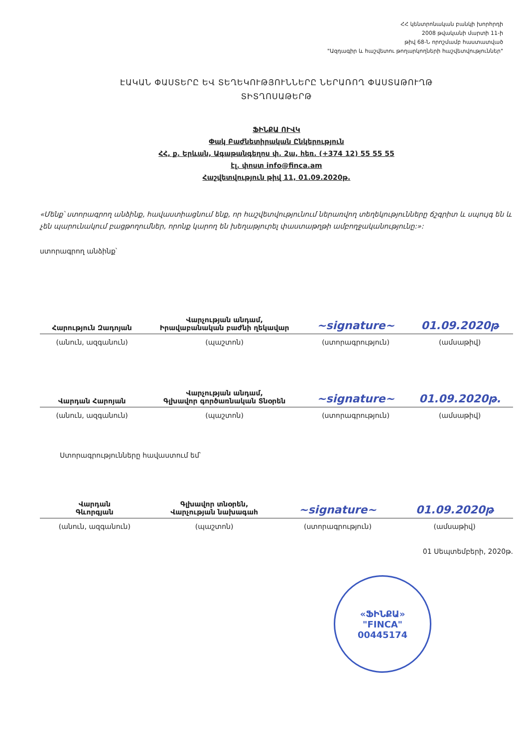ՀՀ կենտրոնական բանկի խորհրդի
2008 թվականի մարտի 11-ի
թիվ 68-Ն որոշմամբ հաստատված
"Ազդագիր և հաշվետու թողարկողների հաշվետվություններ"
ԷԱԿԱՆ ՓԱՍՏԵՐԸ ԵՎ ՏԵՂԵԿՈՒԹՅՈՒՆՆԵՐԸ ՆԵՐԱՌՈՂ ՓԱՍՏԱԹՈՒՂԹ
ՏԻՏՂՈՍԱԹԵՐԹ
ՖԻՆՔԱ ՈՒՎԿ
Փակ Բաժնետիրական Ընկերություն
ՀՀ, ք. Երևան, Ագաթանգեղոս փ. 2ա, հեռ. (+374 12) 55 55 55
էլ. փոստ info@finca.am
Հաշվետվություն թիվ 11, 01.09.2020թ.
«Մենք՝ ստորագրող անձինք, հավաստիացնում ենք, որ հաշվետվությունում ներառվող տեղեկությունները ճշգրիտ և սպույգ են և չեն պարունակում բացթողումներ, որոնք կարող են խեղաթյուրել փաստաթղթի ամբողջականությունը:»:
ստորագրող անձինք՝
| Հարություն Զադոյան | Վարչության անդամ, Իրավաբանական բաժնի ղեկավար | ~signature~ | 01.09.2020թ |
| (անուն, ազգանուն) | (պաշտոն) | (ստորագրություն) | (ամսաթիվ) |
| Վարդան Հարոյան | Վարչության անդամ, Գլխավոր գործառնական Տնօրեն | ~signature~ | 01.09.2020թ. |
| (անուն, ազգանուն) | (պաշտոն) | (ստորագրություն) | (ամսաթիվ) |
Ստորագրությունները հավաստում եմ՝
| Վարդան Գևորգյան | Գլխավոր տնօրեն, Վարչության նախագահ | ~signature~ | 01.09.2020թ |
| (անուն, ազգանուն) | (պաշտոն) | (ստորագրություն) | (ամսաթիվ) |
01 Սեպտեմբերի, 2020թ.
«ՖԻՆՔԱ»
"FINCA"
00445174